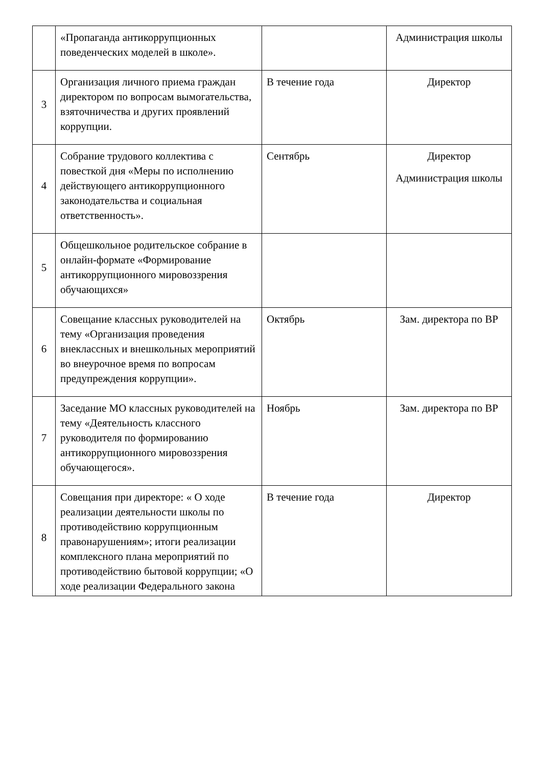| | «Пропаганда антикоррупционных поведенческих моделей в школе». | | Администрация школы |
| 3 | Организация личного приема граждан директором по вопросам вымогательства, взяточничества и других проявлений коррупции. | В течение года | Директор |
| 4 | Собрание трудового коллектива с повесткой дня «Меры по исполнению действующего антикоррупционного законодательства и социальная ответственность». | Сентябрь | Директор Администрация школы |
| 5 | Общешкольное родительское собрание в онлайн-формате «Формирование антикоррупционного мировоззрения обучающихся» | | |
| 6 | Совещание классных руководителей на тему «Организация проведения внеклассных и внешкольных мероприятий во внеурочное время по вопросам предупреждения коррупции». | Октябрь | Зам. директора по ВР |
| 7 | Заседание МО классных руководителей на тему «Деятельность классного руководителя по формированию антикоррупционного мировоззрения обучающегося». | Ноябрь | Зам. директора по ВР |
| 8 | Совещания при директоре: « О ходе реализации деятельности школы по противодействию коррупционным правонарушениям»; итоги реализации комплексного плана мероприятий по противодействию бытовой коррупции; «О ходе реализации Федерального закона | В течение года | Директор |